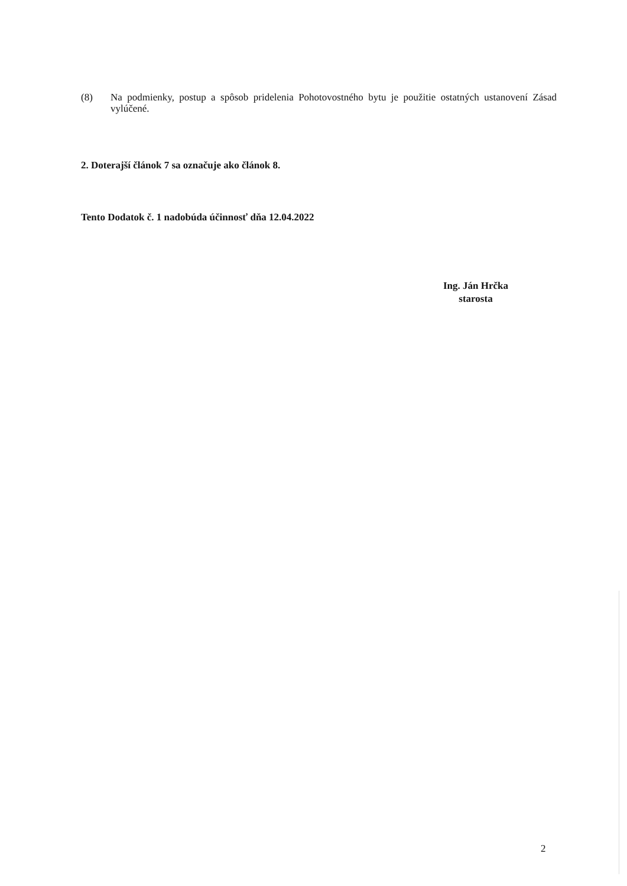(8) Na podmienky, postup a spôsob pridelenia Pohotovostného bytu je použitie ostatných ustanovení Zásad vylúčené.
2. Doterajší článok 7 sa označuje ako článok 8.
Tento Dodatok č. 1 nadobúda účinnosť dňa 12.04.2022
Ing. Ján Hrčka
starosta
2